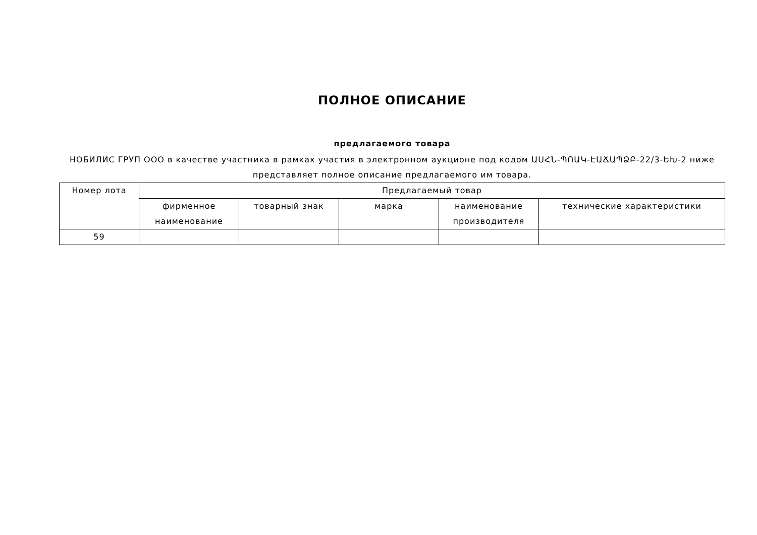ПОЛНОЕ ОПИСАНИЕ
предлагаемого товара
НОБИЛИС ГРУП ООО в качестве участника в рамках участия в электронном аукционе под кодом ԱՍՀՆ-ՊՈԱԿ-ԷԱՃԱՊՁԲ-22/3-ԵԽ-2 ниже представляет полное описание предлагаемого им товара.
| Номер лота | Предлагаемый товар | | | | |
| --- | --- | --- | --- | --- | --- |
| | фирменное наименование | товарный знак | марка | наименование производителя | технические характеристики |
| 59 | | | | | |